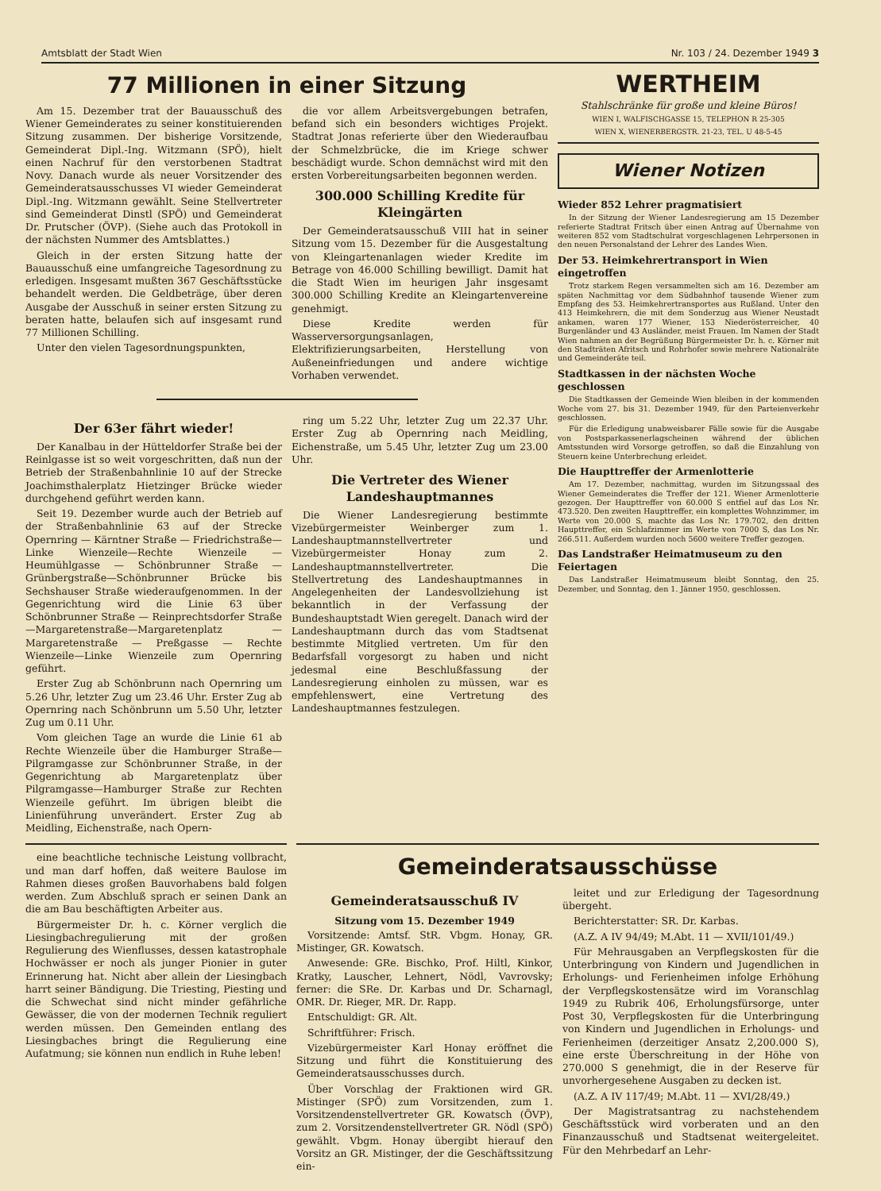Amtsblatt der Stadt Wien Nr. 103 / 24. Dezember 1949 3
77 Millionen in einer Sitzung
Am 15. Dezember trat der Bauausschuß des Wiener Gemeinderates zu seiner konstituierenden Sitzung zusammen. Der bisherige Vorsitzende, Gemeinderat Dipl.-Ing. Witzmann (SPÖ), hielt einen Nachruf für den verstorbenen Stadtrat Novy. Danach wurde als neuer Vorsitzender des Gemeinderatsausschusses VI wieder Gemeinderat Dipl.-Ing. Witzmann gewählt. Seine Stellvertreter sind Gemeinderat Dinstl (SPÖ) und Gemeinderat Dr. Prutscher (ÖVP). (Siehe auch das Protokoll in der nächsten Nummer des Amtsblattes.)
Gleich in der ersten Sitzung hatte der Bauausschuß eine umfangreiche Tagesordnung zu erledigen. Insgesamt mußten 367 Geschäftsstücke behandelt werden. Die Geldbeträge, über deren Ausgabe der Ausschuß in seiner ersten Sitzung zu beraten hatte, belaufen sich auf insgesamt rund 77 Millionen Schilling.
Unter den vielen Tagesordnungspunkten,
die vor allem Arbeitsvergebungen betrafen, befand sich ein besonders wichtiges Projekt. Stadtrat Jonas referierte über den Wiederaufbau der Schmelzbrücke, die im Kriege schwer beschädigt wurde. Schon demnächst wird mit den ersten Vorbereitungsarbeiten begonnen werden.
300.000 Schilling Kredite für Kleingärten
Der Gemeinderatsausschuß VIII hat in seiner Sitzung vom 15. Dezember für die Ausgestaltung von Kleingartenanlagen wieder Kredite im Betrage von 46.000 Schilling bewilligt. Damit hat die Stadt Wien im heurigen Jahr insgesamt 300.000 Schilling Kredite an Kleingartenvereine genehmigt.
Diese Kredite werden für Wasserversorgungsanlagen, Elektrifizierungsarbeiten, Herstellung von Außeneinfriedungen und andere wichtige Vorhaben verwendet.
Der 63er fährt wieder!
Der Kanalbau in der Hütteldorfer Straße bei der Reinlgasse ist so weit vorgeschritten, daß nun der Betrieb der Straßenbahnlinie 10 auf der Strecke Joachimsthalerplatz Hietzinger Brücke wieder durchgehend geführt werden kann.
Seit 19. Dezember wurde auch der Betrieb auf der Straßenbahnlinie 63 auf der Strecke Opernring — Kärntner Straße — Friedrichstraße—Linke Wienzeile—Rechte Wienzeile — Heumühlgasse — Schönbrunner Straße — Grünbergstraße—Schönbrunner Brücke bis Sechshauser Straße wiederaufgenommen. In der Gegenrichtung wird die Linie 63 über Schönbrunner Straße — Reinprechtsdorfer Straße—Margaretenstraße—Margaretenplatz — Margaretenstraße — Preßgasse — Rechte Wienzeile—Linke Wienzeile zum Opernring geführt.
Erster Zug ab Schönbrunn nach Opernring um 5.26 Uhr, letzter Zug um 23.46 Uhr. Erster Zug ab Opernring nach Schönbrunn um 5.50 Uhr, letzter Zug um 0.11 Uhr.
Vom gleichen Tage an wurde die Linie 61 ab Rechte Wienzeile über die Hamburger Straße—Pilgramgasse zur Schönbrunner Straße, in der Gegenrichtung ab Margaretenplatz über Pilgramgasse—Hamburger Straße zur Rechten Wienzeile geführt. Im übrigen bleibt die Linienführung unverändert. Erster Zug ab Meidling, Eichenstraße, nach Opern-
ring um 5.22 Uhr, letzter Zug um 22.37 Uhr. Erster Zug ab Opernring nach Meidling, Eichenstraße, um 5.45 Uhr, letzter Zug um 23.00 Uhr.
Die Vertreter des Wiener Landeshauptmannes
Die Wiener Landesregierung bestimmte Vizebürgermeister Weinberger zum 1. Landeshauptmannstellvertreter und Vizebürgermeister Honay zum 2. Landeshauptmannstellvertreter. Die Stellvertretung des Landeshauptmannes in Angelegenheiten der Landesvollziehung ist bekanntlich in der Verfassung der Bundeshauptstadt Wien geregelt. Danach wird der Landeshauptmann durch das vom Stadtsenat bestimmte Mitglied vertreten. Um für den Bedarfsfall vorgesorgt zu haben und nicht jedesmal eine Beschlußfassung der Landesregierung einholen zu müssen, war es empfehlenswert, eine Vertretung des Landeshauptmannes festzulegen.
WERTHEIM
Stahlschränke für große und kleine Büros!
WIEN I, WALFISCHGASSE 15, TELEPHON R 25-305
WIEN X, WIENERBERGSTR. 21-23, TEL. U 48-5-45
Wiener Notizen
Wieder 852 Lehrer pragmatisiert
In der Sitzung der Wiener Landesregierung am 15 Dezember referierte Stadtrat Fritsch über einen Antrag auf Übernahme von weiteren 852 vom Stadtschulrat vorgeschlagenen Lehrpersonen in den neuen Personalstand der Lehrer des Landes Wien.
Der 53. Heimkehrertransport in Wien eingetroffen
Trotz starkem Regen versammelten sich am 16. Dezember am späten Nachmittag vor dem Südbahnhof tausende Wiener zum Empfang des 53. Heimkehrertransportes aus Rußland. Unter den 413 Heimkehrern, die mit dem Sonderzug aus Wiener Neustadt ankamen, waren 177 Wiener, 153 Niederösterreicher, 40 Burgenländer und 43 Ausländer, meist Frauen. Im Namen der Stadt Wien nahmen an der Begrüßung Bürgermeister Dr. h. c. Körner mit den Stadträten Afritsch und Rohrhofer sowie mehrere Nationalräte und Gemeinderäte teil.
Stadtkassen in der nächsten Woche geschlossen
Die Stadtkassen der Gemeinde Wien bleiben in der kommenden Woche vom 27. bis 31. Dezember 1949, für den Parteienverkehr geschlossen.
Für die Erledigung unabweisbarer Fälle sowie für die Ausgabe von Postsparkassenerlagscheinen während der üblichen Amtsstunden wird Vorsorge getroffen, so daß die Einzahlung von Steuern keine Unterbrechung erleidet.
Die Haupttreffer der Armenlotterie
Am 17. Dezember, nachmittag, wurden im Sitzungssaal des Wiener Gemeinderates die Treffer der 121. Wiener Armenlotterie gezogen. Der Haupttreffer von 60.000 S entfiel auf das Los Nr. 473.520. Den zweiten Haupttreffer, ein komplettes Wohnzimmer, im Werte von 20.000 S, machte das Los Nr. 179.702, den dritten Haupttreffer, ein Schlafzimmer im Werte von 7000 S, das Los Nr. 266.511. Außerdem wurden noch 5600 weitere Treffer gezogen.
Das Landstraßer Heimatmuseum zu den Feiertagen
Das Landstraßer Heimatmuseum bleibt Sonntag, den 25. Dezember, und Sonntag, den 1. Jänner 1950, geschlossen.
eine beachtliche technische Leistung vollbracht, und man darf hoffen, daß weitere Baulose im Rahmen dieses großen Bauvorhabens bald folgen werden. Zum Abschluß sprach er seinen Dank an die am Bau beschäftigten Arbeiter aus.
Bürgermeister Dr. h. c. Körner verglich die Liesingbachregulierung mit der großen Regulierung des Wienflusses, dessen katastrophale Hochwässer er noch als junger Pionier in guter Erinnerung hat. Nicht aber allein der Liesingbach harrt seiner Bändigung. Die Triesting, Piesting und die Schwechat sind nicht minder gefährliche Gewässer, die von der modernen Technik reguliert werden müssen. Den Gemeinden entlang des Liesingbaches bringt die Regulierung eine Aufatmung; sie können nun endlich in Ruhe leben!
Gemeinderatsausschüsse
Gemeinderatsausschuß IV
Sitzung vom 15. Dezember 1949
Vorsitzende: Amtsf. StR. Vbgm. Honay, GR. Mistinger, GR. Kowatsch.
Anwesende: GRe. Bischko, Prof. Hiltl, Kinkor, Kratky, Lauscher, Lehnert, Nödl, Vavrovsky; ferner: die SRe. Dr. Karbas und Dr. Scharnagl, OMR. Dr. Rieger, MR. Dr. Rapp.
Entschuldigt: GR. Alt.
Schriftführer: Frisch.
Vizebürgermeister Karl Honay eröffnet die Sitzung und führt die Konstituierung des Gemeinderatsausschusses durch.
Über Vorschlag der Fraktionen wird GR. Mistinger (SPÖ) zum Vorsitzenden, zum 1. Vorsitzendenstellvertreter GR. Kowatsch (ÖVP), zum 2. Vorsitzendenstellvertreter GR. Nödl (SPÖ) gewählt. Vbgm. Honay übergibt hierauf den Vorsitz an GR. Mistinger, der die Geschäftssitzung ein-
leitet und zur Erledigung der Tagesordnung übergeht.
Berichterstatter: SR. Dr. Karbas.
(A.Z. A IV 94/49; M.Abt. 11 — XVII/101/49.)
Für Mehrausgaben an Verpflegskosten für die Unterbringung von Kindern und Jugendlichen in Erholungs- und Ferienheimen infolge Erhöhung der Verpflegskostensätze wird im Voranschlag 1949 zu Rubrik 406, Erholungsfürsorge, unter Post 30, Verpflegskosten für die Unterbringung von Kindern und Jugendlichen in Erholungs- und Ferienheimen (derzeitiger Ansatz 2,200.000 S), eine erste Überschreitung in der Höhe von 270.000 S genehmigt, die in der Reserve für unvorhergesehene Ausgaben zu decken ist.
(A.Z. A IV 117/49; M.Abt. 11 — XVI/28/49.)
Der Magistratsantrag zu nachstehendem Geschäftsstück wird vorberaten und an den Finanzausschuß und Stadtsenat weitergeleitet. Für den Mehrbedarf an Lehr-